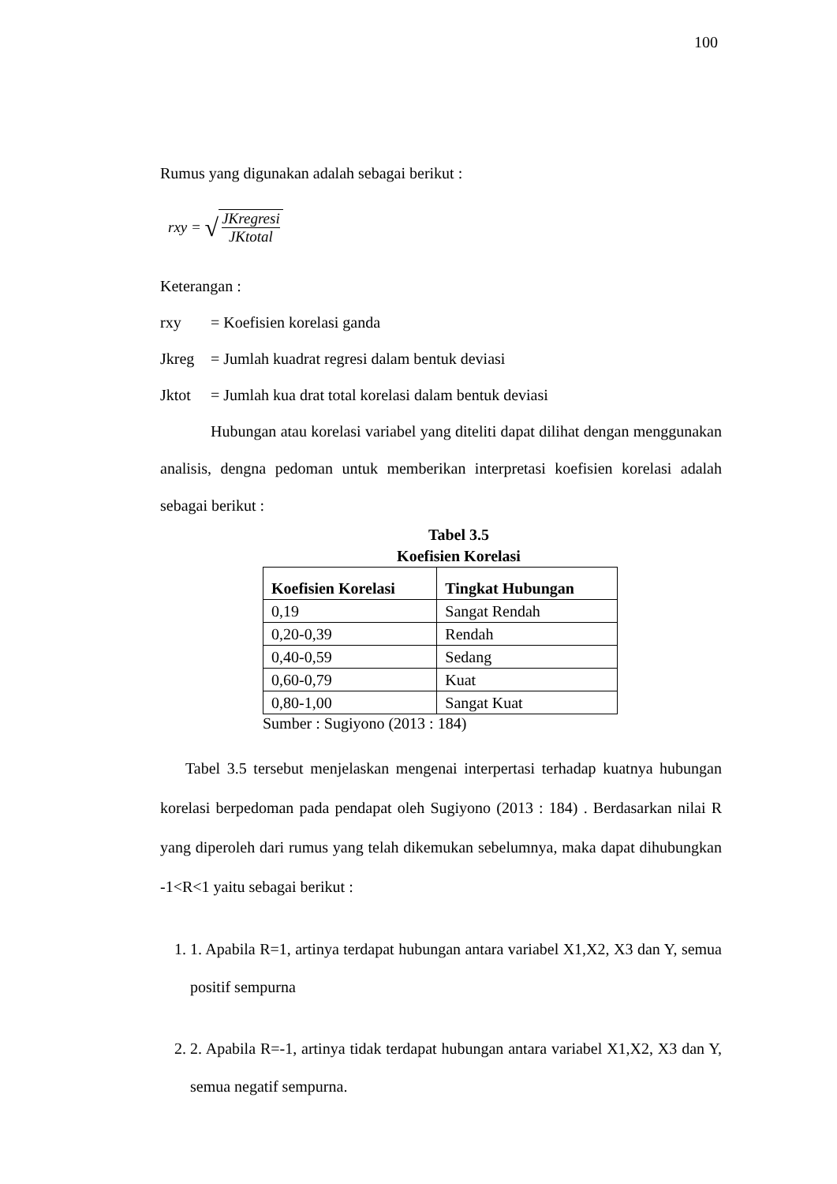100
Rumus yang digunakan adalah sebagai berikut :
rxy = √ JKregresi JKtotal
Keterangan :
rxy = Koefisien korelasi ganda
Jkreg = Jumlah kuadrat regresi dalam bentuk deviasi
Jktot = Jumlah kua drat total korelasi dalam bentuk deviasi
Hubungan atau korelasi variabel yang diteliti dapat dilihat dengan menggunakan analisis, dengna pedoman untuk memberikan interpretasi koefisien korelasi adalah sebagai berikut :
Tabel 3.5
Koefisien Korelasi
| Koefisien Korelasi | Tingkat Hubungan |
| --- | --- |
| 0,19 | Sangat Rendah |
| 0,20-0,39 | Rendah |
| 0,40-0,59 | Sedang |
| 0,60-0,79 | Kuat |
| 0,80-1,00 | Sangat Kuat |
Sumber : Sugiyono (2013 : 184)
Tabel 3.5 tersebut menjelaskan mengenai interpertasi terhadap kuatnya hubungan korelasi berpedoman pada pendapat oleh Sugiyono (2013 : 184) . Berdasarkan nilai R yang diperoleh dari rumus yang telah dikemukan sebelumnya, maka dapat dihubungkan -1<R<1 yaitu sebagai berikut :
1. 1. Apabila R=1, artinya terdapat hubungan antara variabel X1,X2, X3 dan Y, semua positif sempurna
2. 2. Apabila R=-1, artinya tidak terdapat hubungan antara variabel X1,X2, X3 dan Y, semua negatif sempurna.